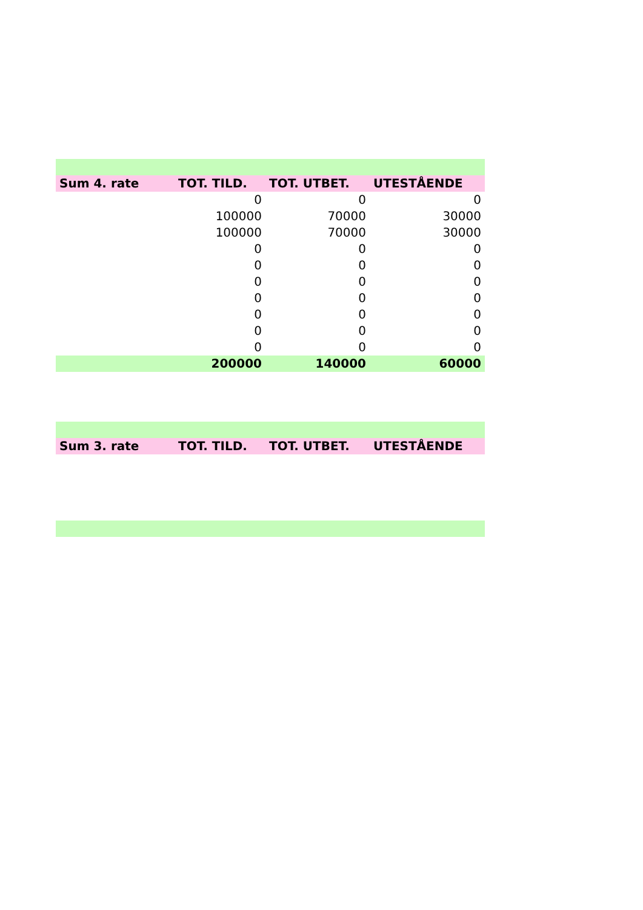| Sum 4. rate | TOT. TILD. | TOT. UTBET. | UTESTÅENDE |
| --- | --- | --- | --- |
| | 0 | 0 | 0 |
| | 100000 | 70000 | 30000 |
| | 100000 | 70000 | 30000 |
| | 0 | 0 | 0 |
| | 0 | 0 | 0 |
| | 0 | 0 | 0 |
| | 0 | 0 | 0 |
| | 0 | 0 | 0 |
| | 0 | 0 | 0 |
| | 0 | 0 | 0 |
| | 200000 | 140000 | 60000 |
| Sum 3. rate | TOT. TILD. | TOT. UTBET. | UTESTÅENDE |
| --- | --- | --- | --- |